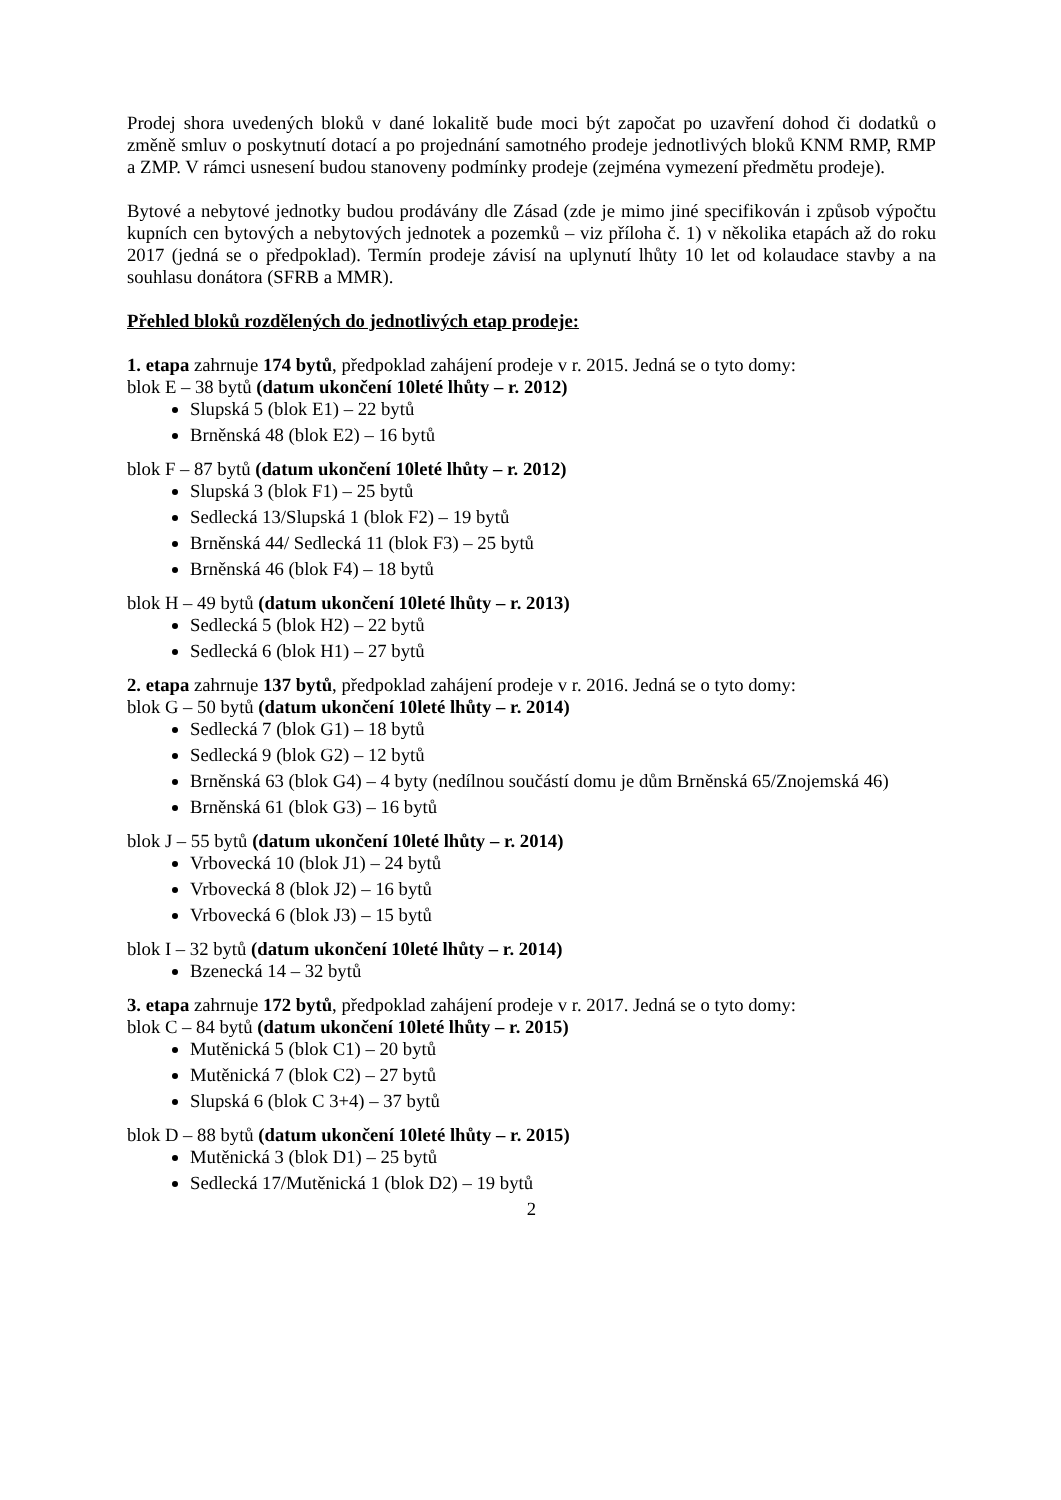Prodej shora uvedených bloků v dané lokalitě bude moci být započat po uzavření dohod či dodatků o změně smluv o poskytnutí dotací a po projednání samotného prodeje jednotlivých bloků KNM RMP, RMP a ZMP. V rámci usnesení budou stanoveny podmínky prodeje (zejména vymezení předmětu prodeje).
Bytové a nebytové jednotky budou prodávány dle Zásad (zde je mimo jiné specifikován i způsob výpočtu kupních cen bytových a nebytových jednotek a pozemků – viz příloha č. 1) v několika etapách až do roku 2017 (jedná se o předpoklad). Termín prodeje závisí na uplynutí lhůty 10 let od kolaudace stavby a na souhlasu donátora (SFRB a MMR).
Přehled bloků rozdělených do jednotlivých etap prodeje:
1. etapa zahrnuje 174 bytů, předpoklad zahájení prodeje v r. 2015. Jedná se o tyto domy:
blok E – 38 bytů (datum ukončení 10leté lhůty – r. 2012)
Slupská 5 (blok E1) – 22 bytů
Brněnská 48 (blok E2) – 16 bytů
blok F – 87 bytů (datum ukončení 10leté lhůty – r. 2012)
Slupská 3 (blok F1) – 25 bytů
Sedlecká 13/Slupská 1 (blok F2) – 19 bytů
Brněnská 44/ Sedlecká 11 (blok F3) – 25 bytů
Brněnská 46 (blok F4) – 18 bytů
blok H – 49 bytů (datum ukončení 10leté lhůty – r. 2013)
Sedlecká 5 (blok H2) – 22 bytů
Sedlecká 6 (blok H1) – 27 bytů
2. etapa zahrnuje 137 bytů, předpoklad zahájení prodeje v r. 2016. Jedná se o tyto domy:
blok G – 50 bytů (datum ukončení 10leté lhůty – r. 2014)
Sedlecká 7 (blok G1) – 18 bytů
Sedlecká 9 (blok G2) – 12 bytů
Brněnská 63 (blok G4) – 4 byty (nedílnou součástí domu je dům Brněnská 65/Znojemská 46)
Brněnská 61 (blok G3) – 16 bytů
blok J – 55 bytů (datum ukončení 10leté lhůty – r. 2014)
Vrbovecká 10 (blok J1) – 24 bytů
Vrbovecká 8 (blok J2) – 16 bytů
Vrbovecká 6 (blok J3) – 15 bytů
blok I – 32 bytů (datum ukončení 10leté lhůty – r. 2014)
Bzenecká 14 – 32 bytů
3. etapa zahrnuje 172 bytů, předpoklad zahájení prodeje v r. 2017. Jedná se o tyto domy:
blok C – 84 bytů (datum ukončení 10leté lhůty – r. 2015)
Mutěnická 5 (blok C1) – 20 bytů
Mutěnická 7 (blok C2) – 27 bytů
Slupská 6 (blok C 3+4) – 37 bytů
blok D – 88 bytů (datum ukončení 10leté lhůty – r. 2015)
Mutěnická 3 (blok D1) – 25 bytů
Sedlecká 17/Mutěnická 1 (blok D2) – 19 bytů
2